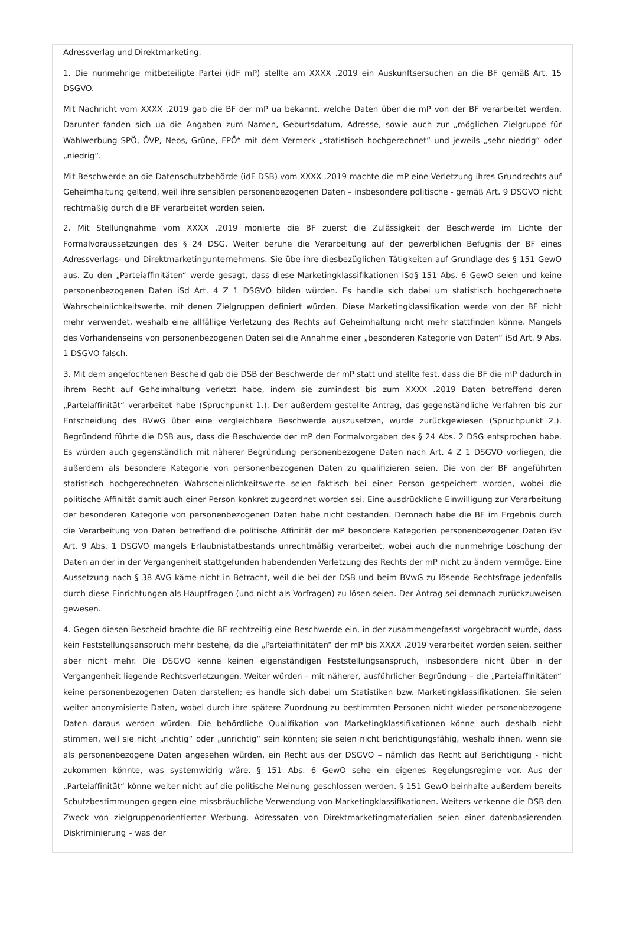Adressverlag und Direktmarketing.
1. Die nunmehrige mitbeteiligte Partei (idF mP) stellte am XXXX .2019 ein Auskunftsersuchen an die BF gemäß Art. 15 DSGVO.
Mit Nachricht vom XXXX .2019 gab die BF der mP ua bekannt, welche Daten über die mP von der BF verarbeitet werden. Darunter fanden sich ua die Angaben zum Namen, Geburtsdatum, Adresse, sowie auch zur „möglichen Zielgruppe für Wahlwerbung SPÖ, ÖVP, Neos, Grüne, FPÖ“ mit dem Vermerk „statistisch hochgerechnet“ und jeweils „sehr niedrig“ oder „niedrig“.
Mit Beschwerde an die Datenschutzbehörde (idF DSB) vom XXXX .2019 machte die mP eine Verletzung ihres Grundrechts auf Geheimhaltung geltend, weil ihre sensiblen personenbezogenen Daten – insbesondere politische - gemäß Art. 9 DSGVO nicht rechtmäßig durch die BF verarbeitet worden seien.
2. Mit Stellungnahme vom XXXX .2019 monierte die BF zuerst die Zulässigkeit der Beschwerde im Lichte der Formalvoraussetzungen des § 24 DSG. Weiter beruhe die Verarbeitung auf der gewerblichen Befugnis der BF eines Adressverlags- und Direktmarketingunternehmens. Sie übe ihre diesbezüglichen Tätigkeiten auf Grundlage des § 151 GewO aus. Zu den „Parteiaffinitäten“ werde gesagt, dass diese Marketingklassifikationen iSd§ 151 Abs. 6 GewO seien und keine personenbezogenen Daten iSd Art. 4 Z 1 DSGVO bilden würden. Es handle sich dabei um statistisch hochgerechnete Wahrscheinlichkeitswerte, mit denen Zielgruppen definiert würden. Diese Marketingklassifikation werde von der BF nicht mehr verwendet, weshalb eine allfällige Verletzung des Rechts auf Geheimhaltung nicht mehr stattfinden könne. Mangels des Vorhandenseins von personenbezogenen Daten sei die Annahme einer „besonderen Kategorie von Daten“ iSd Art. 9 Abs. 1 DSGVO falsch.
3. Mit dem angefochtenen Bescheid gab die DSB der Beschwerde der mP statt und stellte fest, dass die BF die mP dadurch in ihrem Recht auf Geheimhaltung verletzt habe, indem sie zumindest bis zum XXXX .2019 Daten betreffend deren „Parteiaffinität“ verarbeitet habe (Spruchpunkt 1.). Der außerdem gestellte Antrag, das gegenständliche Verfahren bis zur Entscheidung des BVwG über eine vergleichbare Beschwerde auszusetzen, wurde zurückgewiesen (Spruchpunkt 2.). Begründend führte die DSB aus, dass die Beschwerde der mP den Formalvorgaben des § 24 Abs. 2 DSG entsprochen habe. Es würden auch gegenständlich mit näherer Begründung personenbezogene Daten nach Art. 4 Z 1 DSGVO vorliegen, die außerdem als besondere Kategorie von personenbezogenen Daten zu qualifizieren seien. Die von der BF angeführten statistisch hochgerechneten Wahrscheinlichkeitswerte seien faktisch bei einer Person gespeichert worden, wobei die politische Affinität damit auch einer Person konkret zugeordnet worden sei. Eine ausdrückliche Einwilligung zur Verarbeitung der besonderen Kategorie von personenbezogenen Daten habe nicht bestanden. Demnach habe die BF im Ergebnis durch die Verarbeitung von Daten betreffend die politische Affinität der mP besondere Kategorien personenbezogener Daten iSv Art. 9 Abs. 1 DSGVO mangels Erlaubnistatbestands unrechtmäßig verarbeitet, wobei auch die nunmehrige Löschung der Daten an der in der Vergangenheit stattgefunden habendenden Verletzung des Rechts der mP nicht zu ändern vermöge. Eine Aussetzung nach § 38 AVG käme nicht in Betracht, weil die bei der DSB und beim BVwG zu lösende Rechtsfrage jedenfalls durch diese Einrichtungen als Hauptfragen (und nicht als Vorfragen) zu lösen seien. Der Antrag sei demnach zurückzuweisen gewesen.
4. Gegen diesen Bescheid brachte die BF rechtzeitig eine Beschwerde ein, in der zusammengefasst vorgebracht wurde, dass kein Feststellungsanspruch mehr bestehe, da die „Parteiaffinitäten“ der mP bis XXXX .2019 verarbeitet worden seien, seither aber nicht mehr. Die DSGVO kenne keinen eigenständigen Feststellungsanspruch, insbesondere nicht über in der Vergangenheit liegende Rechtsverletzungen. Weiter würden – mit näherer, ausführlicher Begründung – die „Parteiaffinitäten“ keine personenbezogenen Daten darstellen; es handle sich dabei um Statistiken bzw. Marketingklassifikationen. Sie seien weiter anonymisierte Daten, wobei durch ihre spätere Zuordnung zu bestimmten Personen nicht wieder personenbezogene Daten daraus werden würden. Die behördliche Qualifikation von Marketingklassifikationen könne auch deshalb nicht stimmen, weil sie nicht „richtig“ oder „unrichtig“ sein könnten; sie seien nicht berichtigungsfähig, weshalb ihnen, wenn sie als personenbezogene Daten angesehen würden, ein Recht aus der DSGVO – nämlich das Recht auf Berichtigung - nicht zukommen könnte, was systemwidrig wäre. § 151 Abs. 6 GewO sehe ein eigenes Regelungsregime vor. Aus der „Parteiaffinität“ könne weiter nicht auf die politische Meinung geschlossen werden. § 151 GewO beinhalte außerdem bereits Schutzbestimmungen gegen eine missbräuchliche Verwendung von Marketingklassifikationen. Weiters verkenne die DSB den Zweck von zielgruppenorientierter Werbung. Adressaten von Direktmarketingmaterialien seien einer datenbasierenden Diskriminierung – was der